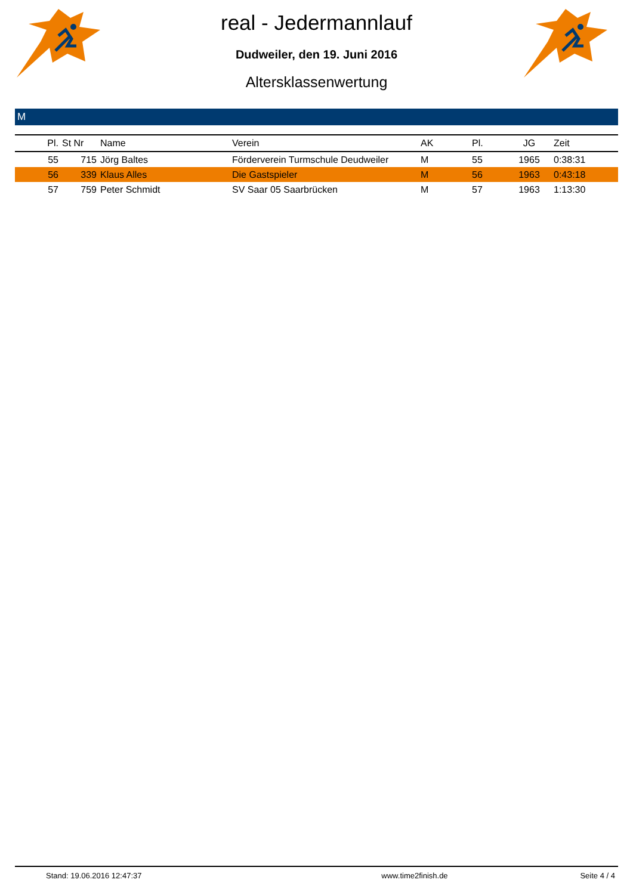real - Jedermannlauf
Dudweiler, den 19. Juni 2016
Altersklassenwertung
M
| Pl. | St Nr | Name | Verein | AK | Pl. | JG | Zeit |
| --- | --- | --- | --- | --- | --- | --- | --- |
| 55 | 715 | Jörg Baltes | Förderverein Turmschule Deudweiler | M | 55 | 1965 | 0:38:31 |
| 56 | 339 | Klaus Alles | Die Gastspieler | M | 56 | 1963 | 0:43:18 |
| 57 | 759 | Peter Schmidt | SV Saar 05 Saarbrücken | M | 57 | 1963 | 1:13:30 |
Stand: 19.06.2016 12:47:37 www.time2finish.de Seite 4 / 4